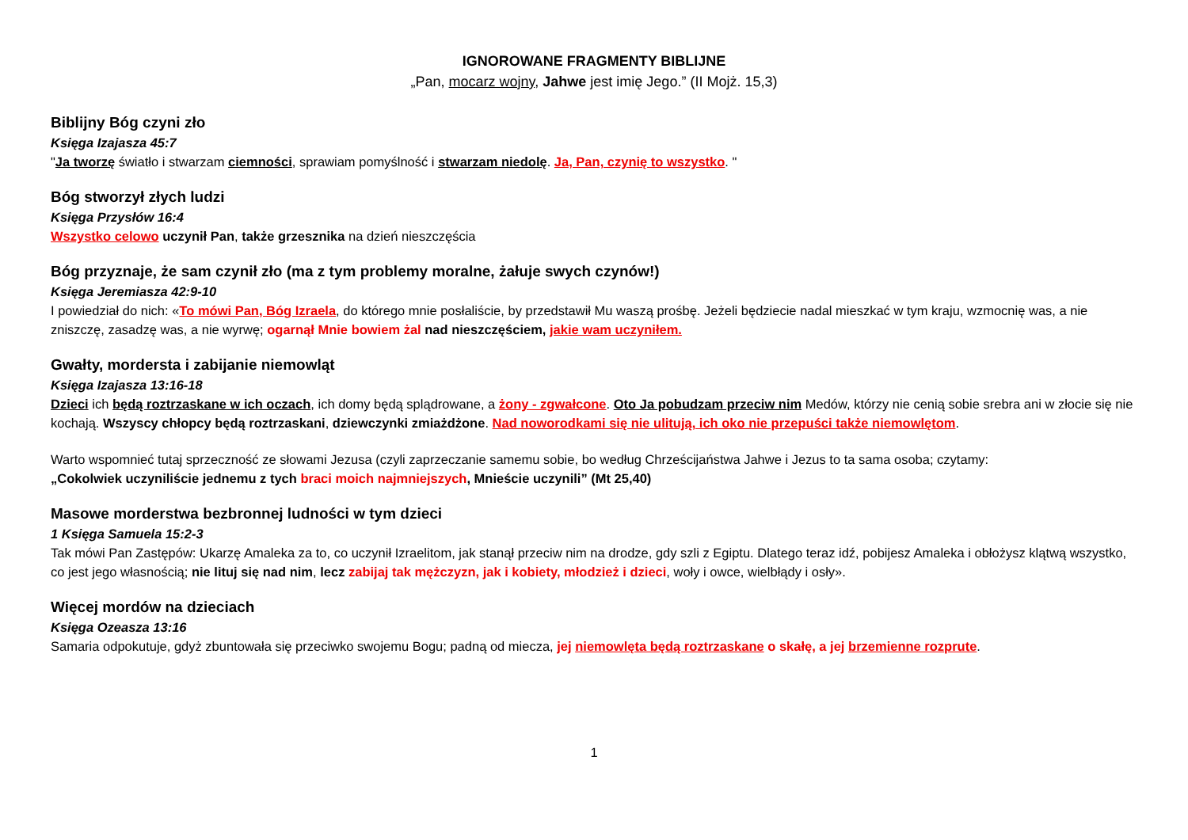IGNOROWANE FRAGMENTY BIBLIJNE
„Pan, mocarz wojny, Jahwe jest imię Jego.” (II Mojż. 15,3)
Biblijny Bóg czyni zło
Księga Izajasza 45:7
"Ja tworzę światło i stwarzam ciemności, sprawiam pomyślność i stwarzam niedolę. Ja, Pan, czynię to wszystko. "
Bóg stworzył złych ludzi
Księga Przysłów 16:4
Wszystko celowo uczynił Pan, także grzesznika na dzień nieszczęścia
Bóg przyznaje, że sam czynił zło (ma z tym problemy moralne, żałuje swych czynów!)
Księga Jeremiasza 42:9-10
I powiedział do nich: «To mówi Pan, Bóg Izraela, do którego mnie posłaliście, by przedstawił Mu waszą prośbę. Jeżeli będziecie nadal mieszkać w tym kraju, wzmocnię was, a nie zniszczę, zasadzę was, a nie wyrwę; ogarnął Mnie bowiem żal nad nieszczęściem, jakie wam uczyniłem.
Gwałty, mordersta i zabijanie niemowląt
Księga Izajasza 13:16-18
Dzieci ich będą roztrzaskane w ich oczach, ich domy będą splądrowane, a żony - zgwałcone. Oto Ja pobudzam przeciw nim Medów, którzy nie cenią sobie srebra ani w złocie się nie kochają. Wszyscy chłopcy będą roztrzaskani, dziewczynki zmiażdżone. Nad noworodkami się nie ulitują, ich oko nie przepuści także niemowlętom.
Warto wspomnieć tutaj sprzeczność ze słowami Jezusa (czyli zaprzeczanie samemu sobie, bo według Chrześcijaństwa Jahwe i Jezus to ta sama osoba; czytamy:
„Cokolwiek uczyniliście jednemu z tych braci moich najmniejszych, Mnieście uczynili” (Mt 25,40)
Masowe morderstwa bezbronnej ludności w tym dzieci
1 Księga Samuela 15:2-3
Tak mówi Pan Zastępów: Ukarzę Amaleka za to, co uczynił Izraelitom, jak stanął przeciw nim na drodze, gdy szli z Egiptu. Dlatego teraz idź, pobijesz Amaleka i obłożysz klątwą wszystko, co jest jego własnością; nie lituj się nad nim, lecz zabijaj tak mężczyzn, jak i kobiety, młodzież i dzieci, woły i owce, wielbłądy i osły».
Więcej mordów na dzieciach
Księga Ozeasza 13:16
Samaria odpokutuje, gdyż zbuntowała się przeciwko swojemu Bogu; padną od miecza, jej niemowlęta będą roztrzaskane o skałę, a jej brzemienne rozprute.
1